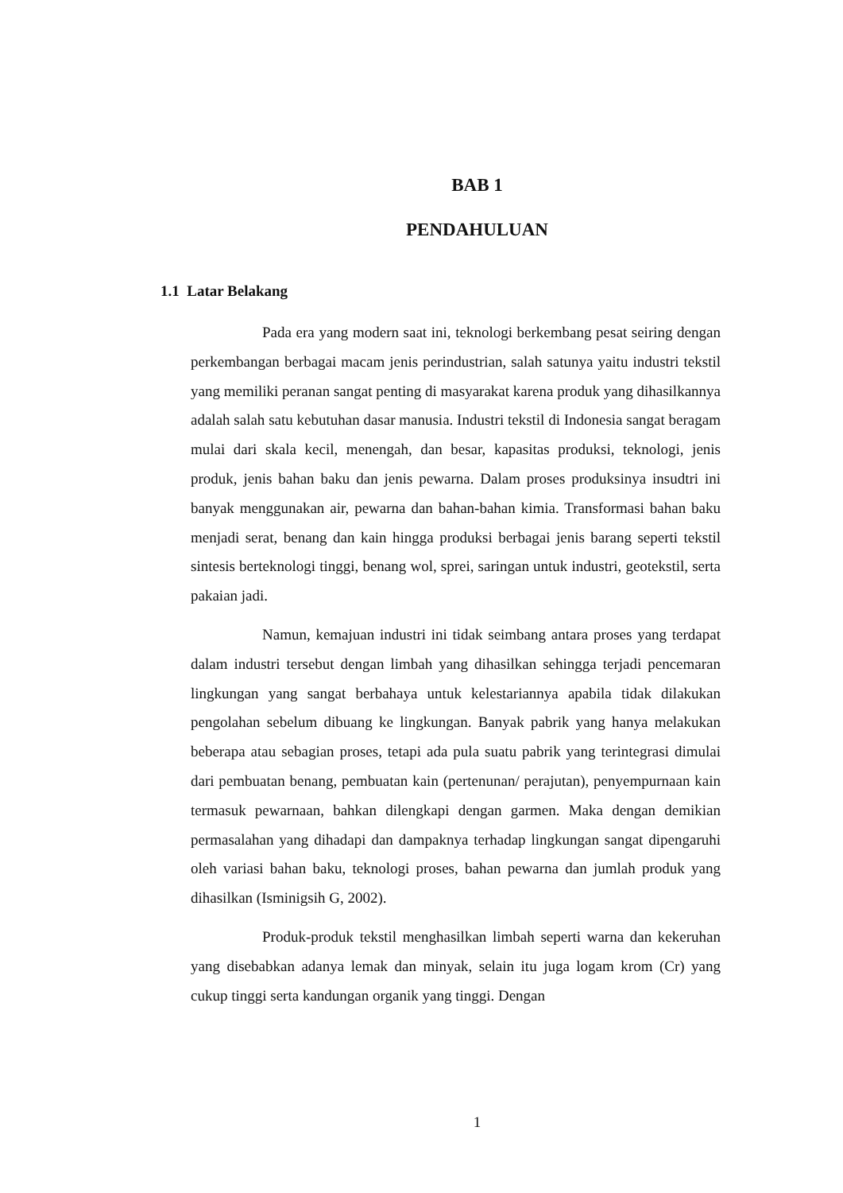BAB 1
PENDAHULUAN
1.1 Latar Belakang
Pada era yang modern saat ini, teknologi berkembang pesat seiring dengan perkembangan berbagai macam jenis perindustrian, salah satunya yaitu industri tekstil yang memiliki peranan sangat penting di masyarakat karena produk yang dihasilkannya adalah salah satu kebutuhan dasar manusia. Industri tekstil di Indonesia sangat beragam mulai dari skala kecil, menengah, dan besar, kapasitas produksi, teknologi, jenis produk, jenis bahan baku dan jenis pewarna. Dalam proses produksinya insudtri ini banyak menggunakan air, pewarna dan bahan-bahan kimia. Transformasi bahan baku menjadi serat, benang dan kain hingga produksi berbagai jenis barang seperti tekstil sintesis berteknologi tinggi, benang wol, sprei, saringan untuk industri, geotekstil, serta pakaian jadi.
Namun, kemajuan industri ini tidak seimbang antara proses yang terdapat dalam industri tersebut dengan limbah yang dihasilkan sehingga terjadi pencemaran lingkungan yang sangat berbahaya untuk kelestariannya apabila tidak dilakukan pengolahan sebelum dibuang ke lingkungan. Banyak pabrik yang hanya melakukan beberapa atau sebagian proses, tetapi ada pula suatu pabrik yang terintegrasi dimulai dari pembuatan benang, pembuatan kain (pertenunan/ perajutan), penyempurnaan kain termasuk pewarnaan, bahkan dilengkapi dengan garmen. Maka dengan demikian permasalahan yang dihadapi dan dampaknya terhadap lingkungan sangat dipengaruhi oleh variasi bahan baku, teknologi proses, bahan pewarna dan jumlah produk yang dihasilkan (Isminigsih G, 2002).
Produk-produk tekstil menghasilkan limbah seperti warna dan kekeruhan yang disebabkan adanya lemak dan minyak, selain itu juga logam krom (Cr) yang cukup tinggi serta kandungan organik yang tinggi. Dengan
1